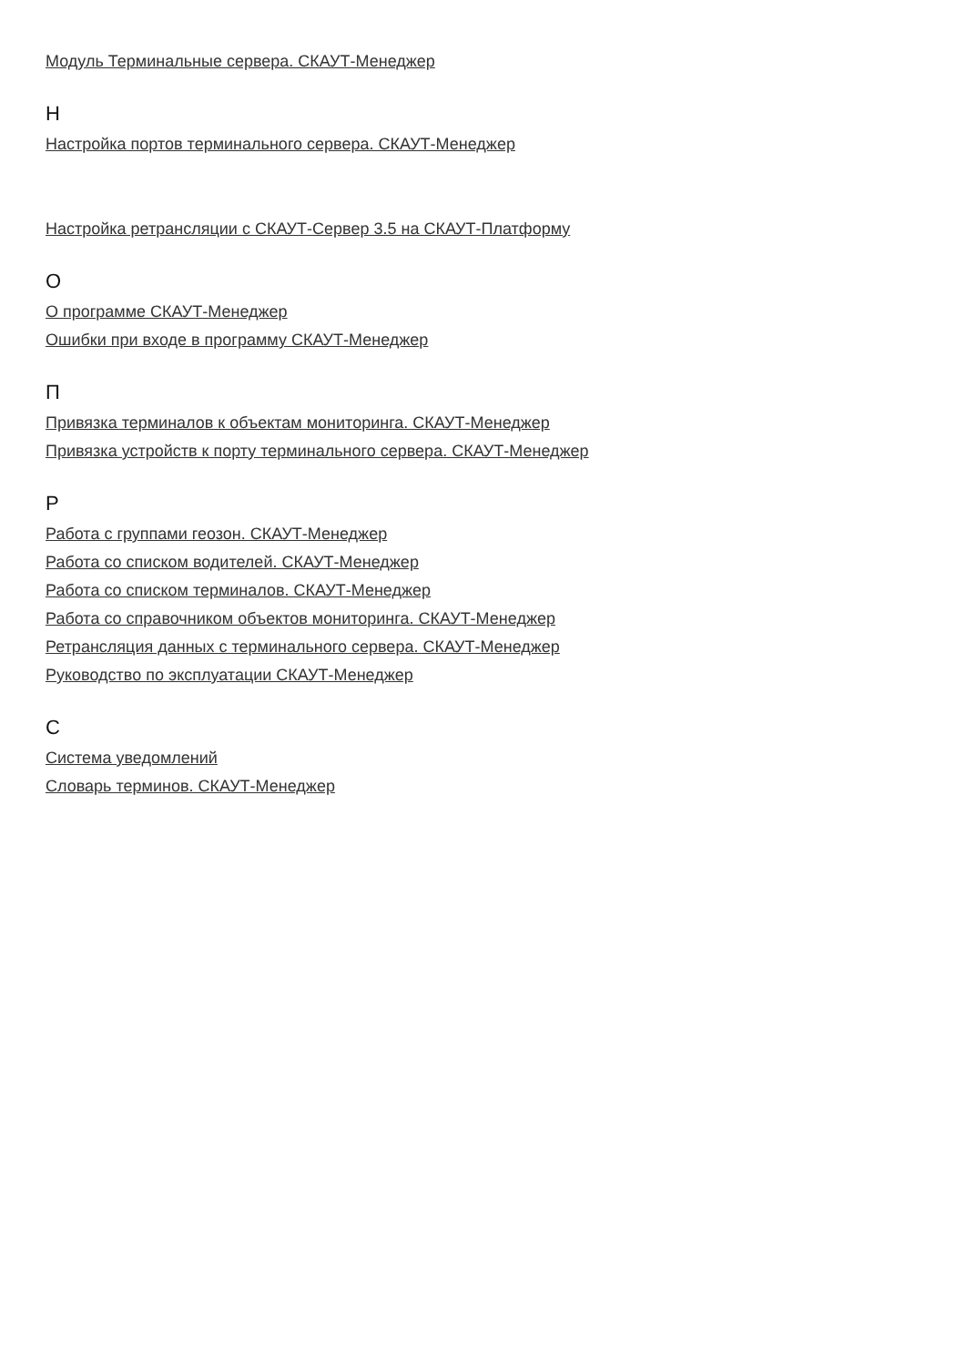Модуль Терминальные сервера. СКАУТ-Менеджер
Н
Настройка портов терминального сервера. СКАУТ-Менеджер
Настройка ретрансляции с СКАУТ-Сервер 3.5 на СКАУТ-Платформу
О
О программе СКАУТ-Менеджер
Ошибки при входе в программу СКАУТ-Менеджер
П
Привязка терминалов к объектам мониторинга. СКАУТ-Менеджер
Привязка устройств к порту терминального сервера. СКАУТ-Менеджер
Р
Работа с группами геозон. СКАУТ-Менеджер
Работа со списком водителей. СКАУТ-Менеджер
Работа со списком терминалов. СКАУТ-Менеджер
Работа со справочником объектов мониторинга. СКАУТ-Менеджер
Ретрансляция данных с терминального сервера. СКАУТ-Менеджер
Руководство по эксплуатации СКАУТ-Менеджер
С
Система уведомлений
Словарь терминов. СКАУТ-Менеджер